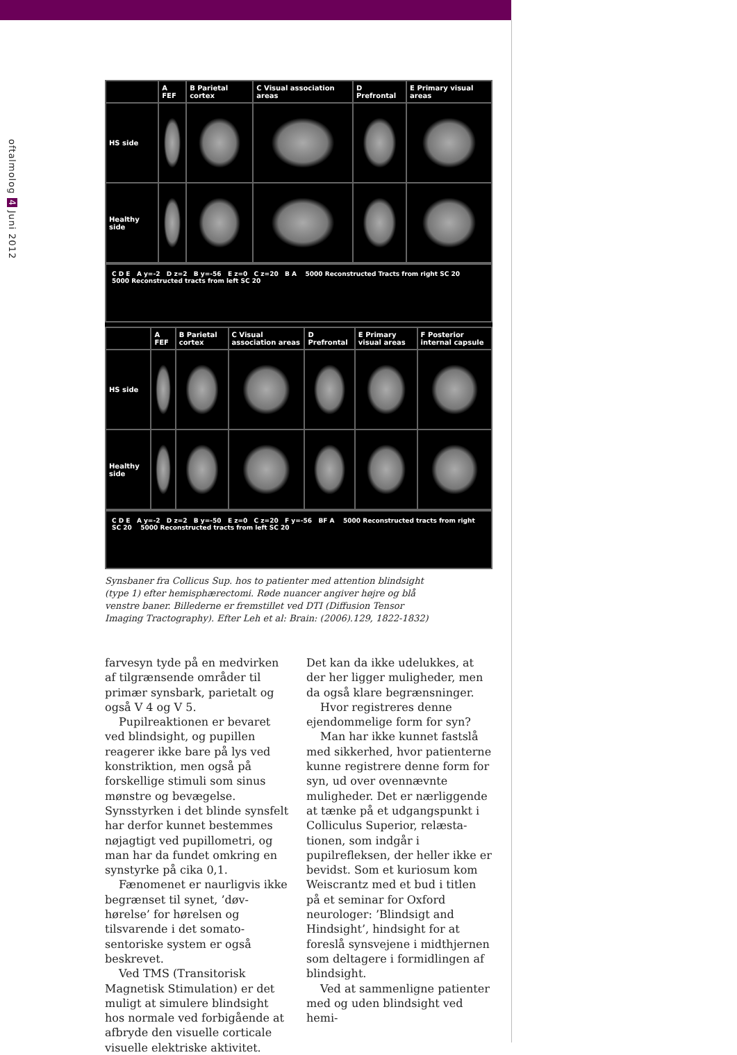oftalmolog 4 Juni 2012
| | A FEF | B Parietal cortex | C Visual association areas | D Prefrontal | E Primary visual areas |
| HS side | | | | | |
| Healthy side | | | | | |
C D E A y=-2 D z=2 B y=-56 E z=0 C z=20 B A 5000 Reconstructed Tracts from right SC 20 5000 Reconstructed tracts from left SC 20
| | A FEF | B Parietal cortex | C Visual association areas | D Prefrontal | E Primary visual areas | F Posterior internal capsule |
| HS side | | | | | | |
| Healthy side | | | | | | |
C D E A y=-2 D z=2 B y=-50 E z=0 C z=20 F y=-56 BF A 5000 Reconstructed tracts from right SC 20 5000 Reconstructed tracts from left SC 20
Synsbaner fra Collicus Sup. hos to patienter med attention blindsight (type 1) efter hemisphærectomi. Røde nuancer angiver højre og blå venstre baner. Billederne er fremstillet ved DTI (Diffusion Tensor Imaging Tractography). Efter Leh et al: Brain: (2006).129, 1822-1832)
farvesyn tyde på en medvirken af til­grænsende områder til primær syns­bark, parietalt og også V 4 og V 5.
Pupilreaktionen er bevaret ved blindsight, og pupillen reagerer ikke bare på lys ved konstriktion, men også på forskellige stimuli som sinus mønstre og bevægelse. Synsstyrken i det blinde synsfelt har derfor kunnet bestemmes nøjagtigt ved pupillome­tri, og man har da fundet omkring en synstyrke på cika 0,1.
Fænomenet er naurligvis ikke begrænset til synet, ’døv-hørelse’ for hørelsen og tilsvarende i det somato­sentoriske system er også beskrevet.
Ved TMS (Transitorisk Magne­tisk Stimulation) er det muligt at simulere blindsight hos normale ved forbigående at afbryde den visuelle corticale visuelle elektriske aktivitet.
Det kan da ikke udelukkes, at der her ligger muligheder, men da også klare begrænsninger.
Hvor registreres denne ejendom­melige form for syn?
Man har ikke kunnet fastslå med sikkerhed, hvor patienterne kunne registrere denne form for syn, ud over ovennævnte muligheder. Det er nærliggende at tænke på et udgangs­punkt i Colliculus Superior, relæsta­tionen, som indgår i pupilrefleksen, der heller ikke er bevidst. Som et kuriosum kom Weiscrantz med et bud i titlen på et seminar for Oxford neurologer: ’Blindsigt and Hindsight’, hindsight for at foreslå synsvejene i midthjernen som deltagere i formid­lingen af blindsight.
Ved at sammenligne patienter med og uden blindsight ved hemi-